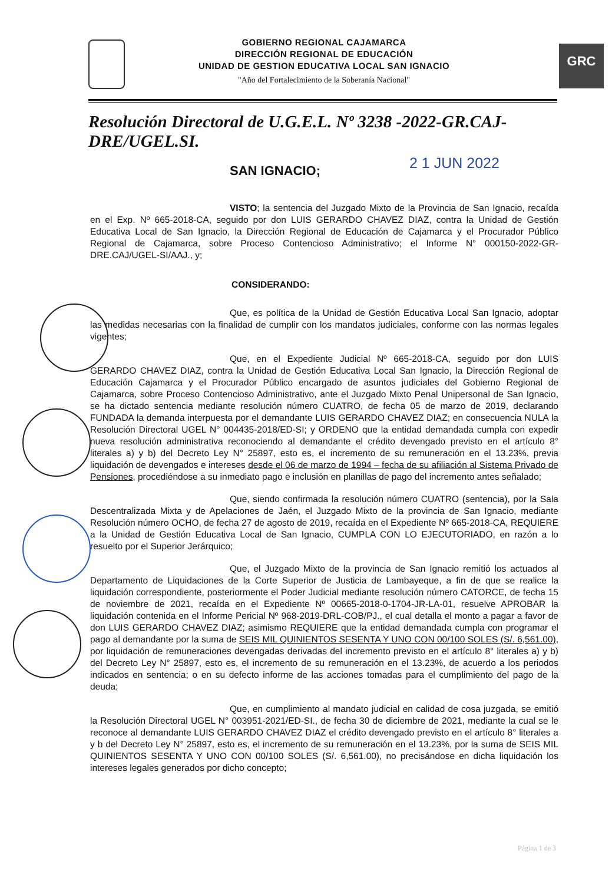GOBIERNO REGIONAL CAJAMARCA
DIRECCIÓN REGIONAL DE EDUCACIÓN
UNIDAD DE GESTION EDUCATIVA LOCAL SAN IGNACIO
"Año del Fortalecimiento de la Soberanía Nacional"
GRC
Resolución Directoral de U.G.E.L. Nº 3238 -2022-GR.CAJ-DRE/UGEL.SI.
SAN IGNACIO; 2 1 JUN 2022
VISTO; la sentencia del Juzgado Mixto de la Provincia de San Ignacio, recaída en el Exp. Nº 665-2018-CA, seguido por don LUIS GERARDO CHAVEZ DIAZ, contra la Unidad de Gestión Educativa Local de San Ignacio, la Dirección Regional de Educación de Cajamarca y el Procurador Público Regional de Cajamarca, sobre Proceso Contencioso Administrativo; el Informe N° 000150-2022-GR-DRE.CAJ/UGEL-SI/AAJ., y;
CONSIDERANDO:
Que, es política de la Unidad de Gestión Educativa Local San Ignacio, adoptar las medidas necesarias con la finalidad de cumplir con los mandatos judiciales, conforme con las normas legales vigentes;
Que, en el Expediente Judicial Nº 665-2018-CA, seguido por don LUIS GERARDO CHAVEZ DIAZ, contra la Unidad de Gestión Educativa Local San Ignacio, la Dirección Regional de Educación Cajamarca y el Procurador Público encargado de asuntos judiciales del Gobierno Regional de Cajamarca, sobre Proceso Contencioso Administrativo, ante el Juzgado Mixto Penal Unipersonal de San Ignacio, se ha dictado sentencia mediante resolución número CUATRO, de fecha 05 de marzo de 2019, declarando FUNDADA la demanda interpuesta por el demandante LUIS GERARDO CHAVEZ DIAZ; en consecuencia NULA la Resolución Directoral UGEL N° 004435-2018/ED-SI; y ORDENO que la entidad demandada cumpla con expedir nueva resolución administrativa reconociendo al demandante el crédito devengado previsto en el artículo 8° literales a) y b) del Decreto Ley N° 25897, esto es, el incremento de su remuneración en el 13.23%, previa liquidación de devengados e intereses desde el 06 de marzo de 1994 – fecha de su afiliación al Sistema Privado de Pensiones, procediéndose a su inmediato pago e inclusión en planillas de pago del incremento antes señalado;
Que, siendo confirmada la resolución número CUATRO (sentencia), por la Sala Descentralizada Mixta y de Apelaciones de Jaén, el Juzgado Mixto de la provincia de San Ignacio, mediante Resolución número OCHO, de fecha 27 de agosto de 2019, recaída en el Expediente Nº 665-2018-CA, REQUIERE a la Unidad de Gestión Educativa Local de San Ignacio, CUMPLA CON LO EJECUTORIADO, en razón a lo resuelto por el Superior Jerárquico;
Que, el Juzgado Mixto de la provincia de San Ignacio remitió los actuados al Departamento de Liquidaciones de la Corte Superior de Justicia de Lambayeque, a fin de que se realice la liquidación correspondiente, posteriormente el Poder Judicial mediante resolución número CATORCE, de fecha 15 de noviembre de 2021, recaída en el Expediente Nº 00665-2018-0-1704-JR-LA-01, resuelve APROBAR la liquidación contenida en el Informe Pericial Nº 968-2019-DRL-COB/PJ., el cual detalla el monto a pagar a favor de don LUIS GERARDO CHAVEZ DIAZ; asimismo REQUIERE que la entidad demandada cumpla con programar el pago al demandante por la suma de SEIS MIL QUINIENTOS SESENTA Y UNO CON 00/100 SOLES (S/. 6,561.00), por liquidación de remuneraciones devengadas derivadas del incremento previsto en el artículo 8° literales a) y b) del Decreto Ley N° 25897, esto es, el incremento de su remuneración en el 13.23%, de acuerdo a los periodos indicados en sentencia; o en su defecto informe de las acciones tomadas para el cumplimiento del pago de la deuda;
Que, en cumplimiento al mandato judicial en calidad de cosa juzgada, se emitió la Resolución Directoral UGEL N° 003951-2021/ED-SI., de fecha 30 de diciembre de 2021, mediante la cual se le reconoce al demandante LUIS GERARDO CHAVEZ DIAZ el crédito devengado previsto en el artículo 8° literales a y b del Decreto Ley N° 25897, esto es, el incremento de su remuneración en el 13.23%, por la suma de SEIS MIL QUINIENTOS SESENTA Y UNO CON 00/100 SOLES (S/. 6,561.00), no precisándose en dicha liquidación los intereses legales generados por dicho concepto;
Página 1 de 3